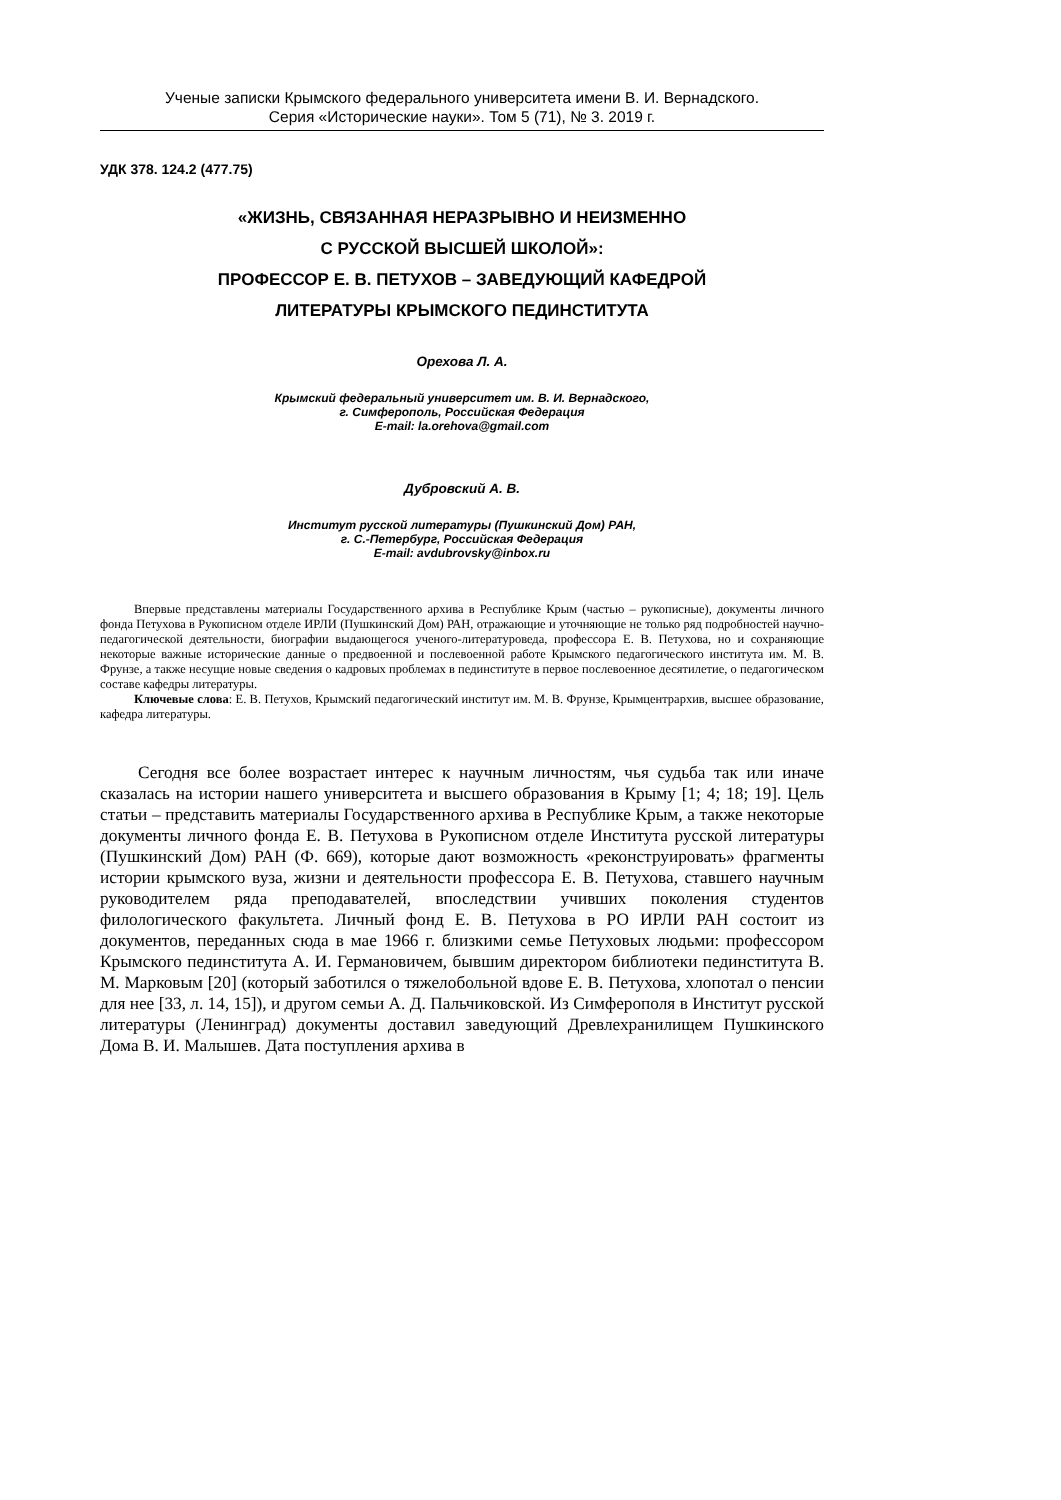Ученые записки Крымского федерального университета имени В. И. Вернадского.
Серия «Исторические науки». Том 5 (71), № 3. 2019 г.
УДК 378. 124.2 (477.75)
«ЖИЗНЬ, СВЯЗАННАЯ НЕРАЗРЫВНО И НЕИЗМЕННО
С РУССКОЙ ВЫСШЕЙ ШКОЛОЙ»:
ПРОФЕССОР Е. В. ПЕТУХОВ – ЗАВЕДУЮЩИЙ КАФЕДРОЙ
ЛИТЕРАТУРЫ КРЫМСКОГО ПЕДИНСТИТУТА
Орехова Л. А.
Крымский федеральный университет им. В. И. Вернадского,
г. Симферополь, Российская Федерация
E-mail: la.orehova@gmail.com
Дубровский А. В.
Институт русской литературы (Пушкинский Дом) РАН,
г. С.-Петербург, Российская Федерация
E-mail: avdubrovsky@inbox.ru
Впервые представлены материалы Государственного архива в Республике Крым (частью – рукописные), документы личного фонда Петухова в Рукописном отделе ИРЛИ (Пушкинский Дом) РАН, отражающие и уточняющие не только ряд подробностей научно-педагогической деятельности, биографии выдающегося ученого-литературоведа, профессора Е. В. Петухова, но и сохраняющие некоторые важные исторические данные о предвоенной и послевоенной работе Крымского педагогического института им. М. В. Фрунзе, а также несущие новые сведения о кадровых проблемах в пединституте в первое послевоенное десятилетие, о педагогическом составе кафедры литературы.
Ключевые слова: Е. В. Петухов, Крымский педагогический институт им. М. В. Фрунзе, Крымцентрархив, высшее образование, кафедра литературы.
Сегодня все более возрастает интерес к научным личностям, чья судьба так или иначе сказалась на истории нашего университета и высшего образования в Крыму [1; 4; 18; 19]. Цель статьи – представить материалы Государственного архива в Республике Крым, а также некоторые документы личного фонда Е. В. Петухова в Рукописном отделе Института русской литературы (Пушкинский Дом) РАН (Ф. 669), которые дают возможность «реконструировать» фрагменты истории крымского вуза, жизни и деятельности профессора Е. В. Петухова, ставшего научным руководителем ряда преподавателей, впоследствии учивших поколения студентов филологического факультета. Личный фонд Е. В. Петухова в РО ИРЛИ РАН состоит из документов, переданных сюда в мае 1966 г. близкими семье Петуховых людьми: профессором Крымского пединститута А. И. Германовичем, бывшим директором библиотеки пединститута В. М. Марковым [20] (который заботился о тяжелобольной вдове Е. В. Петухова, хлопотал о пенсии для нее [33, л. 14, 15]), и другом семьи А. Д. Пальчиковской. Из Симферополя в Институт русской литературы (Ленинград) документы доставил заведующий Древлехранилищем Пушкинского Дома В. И. Малышев. Дата поступления архива в